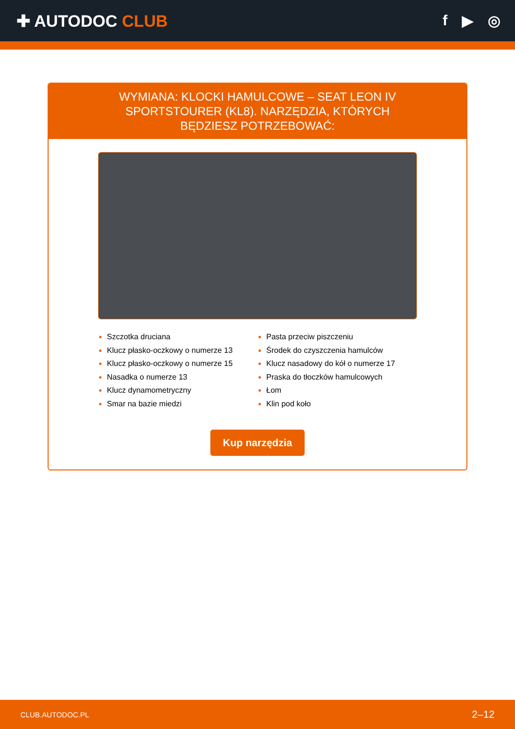✚ AUTODOC CLUB f ▶ ◎
WYMIANA: KLOCKI HAMULCOWE – SEAT LEON IV SPORTSTOURER (KL8). NARZĘDZIA, KTÓRYCH BĘDZIESZ POTRZEBOWAĆ:
Szczotka druciana
Klucz płasko-oczkowy o numerze 13
Klucz płasko-oczkowy o numerze 15
Nasadka o numerze 13
Klucz dynamometryczny
Smar na bazie miedzi
Pasta przeciw piszczeniu
Środek do czyszczenia hamulców
Klucz nasadowy do kół o numerze 17
Praska do tłoczków hamulcowych
Łom
Klin pod koło
Kup narzędzia
CLUB.AUTODOC.PL 2–12